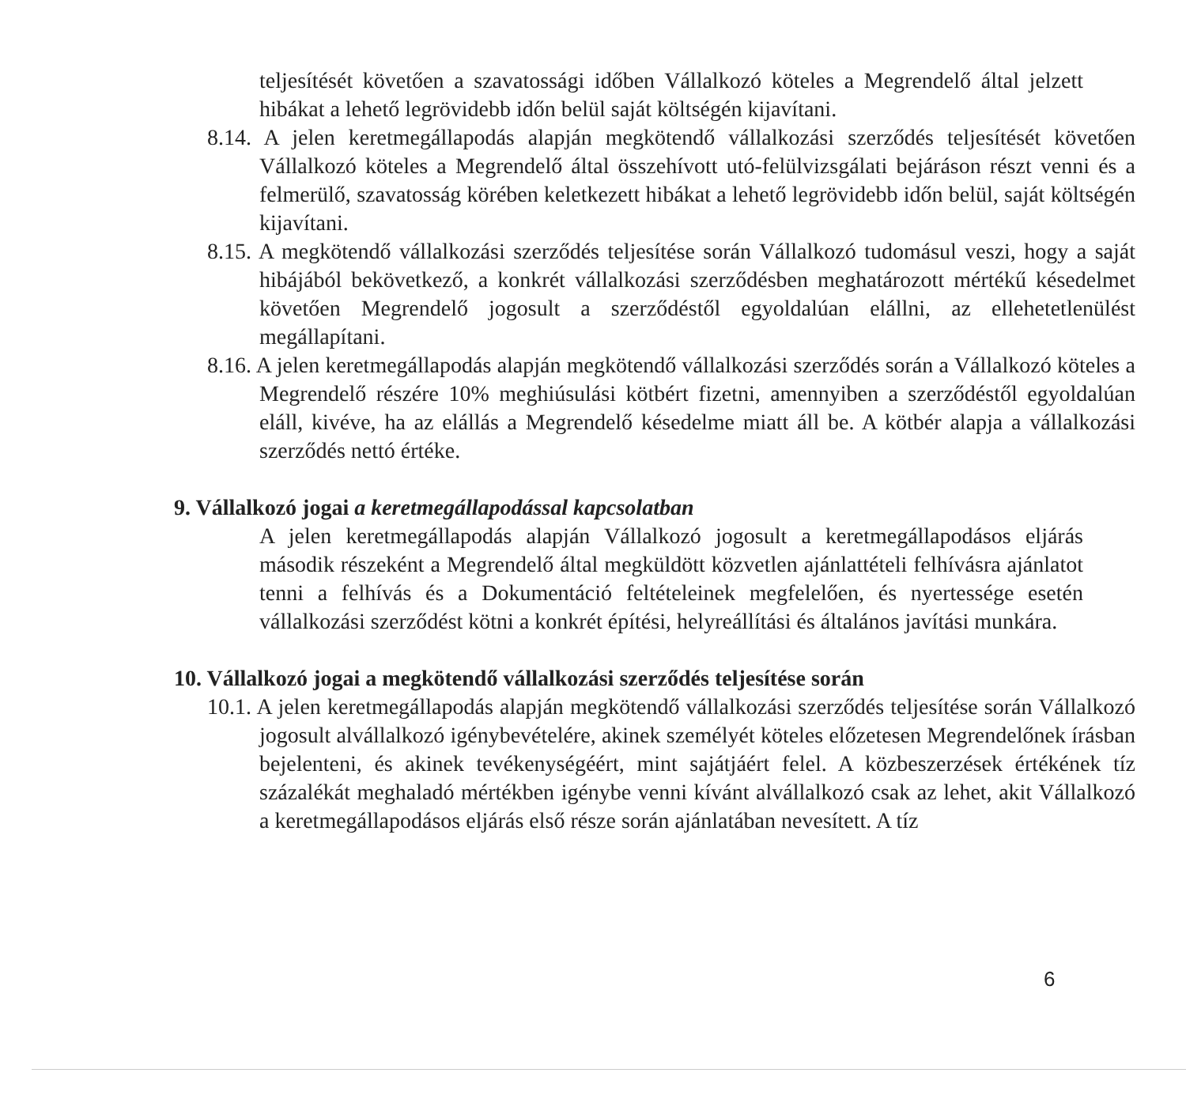teljesítését követően a szavatossági időben Vállalkozó köteles a Megrendelő által jelzett hibákat a lehető legrövidebb időn belül saját költségén kijavítani.
8.14. A jelen keretmegállapodás alapján megkötendő vállalkozási szerződés teljesítését követően Vállalkozó köteles a Megrendelő által összehívott utó-felülvizsgálati bejáráson részt venni és a felmerülő, szavatosság körében keletkezett hibákat a lehető legrövidebb időn belül, saját költségén kijavítani.
8.15. A megkötendő vállalkozási szerződés teljesítése során Vállalkozó tudomásul veszi, hogy a saját hibájából bekövetkező, a konkrét vállalkozási szerződésben meghatározott mértékű késedelmet követően Megrendelő jogosult a szerződéstől egyoldalúan elállni, az ellehetetlenülést megállapítani.
8.16. A jelen keretmegállapodás alapján megkötendő vállalkozási szerződés során a Vállalkozó köteles a Megrendelő részére 10% meghiúsulási kötbért fizetni, amennyiben a szerződéstől egyoldalúan eláll, kivéve, ha az elállás a Megrendelő késedelme miatt áll be. A kötbér alapja a vállalkozási szerződés nettó értéke.
9. Vállalkozó jogai a keretmegállapodással kapcsolatban
A jelen keretmegállapodás alapján Vállalkozó jogosult a keretmegállapodásos eljárás második részeként a Megrendelő által megküldött közvetlen ajánlattételi felhívásra ajánlatot tenni a felhívás és a Dokumentáció feltételeinek megfelelően, és nyertessége esetén vállalkozási szerződést kötni a konkrét építési, helyreállítási és általános javítási munkára.
10. Vállalkozó jogai a megkötendő vállalkozási szerződés teljesítése során
10.1. A jelen keretmegállapodás alapján megkötendő vállalkozási szerződés teljesítése során Vállalkozó jogosult alvállalkozó igénybevételére, akinek személyét köteles előzetesen Megrendelőnek írásban bejelenteni, és akinek tevékenységéért, mint sajátjáért felel. A közbeszerzések értékének tíz százalékát meghaladó mértékben igénybe venni kívánt alvállalkozó csak az lehet, akit Vállalkozó a keretmegállapodásos eljárás első része során ajánlatában nevesített. A tíz
6